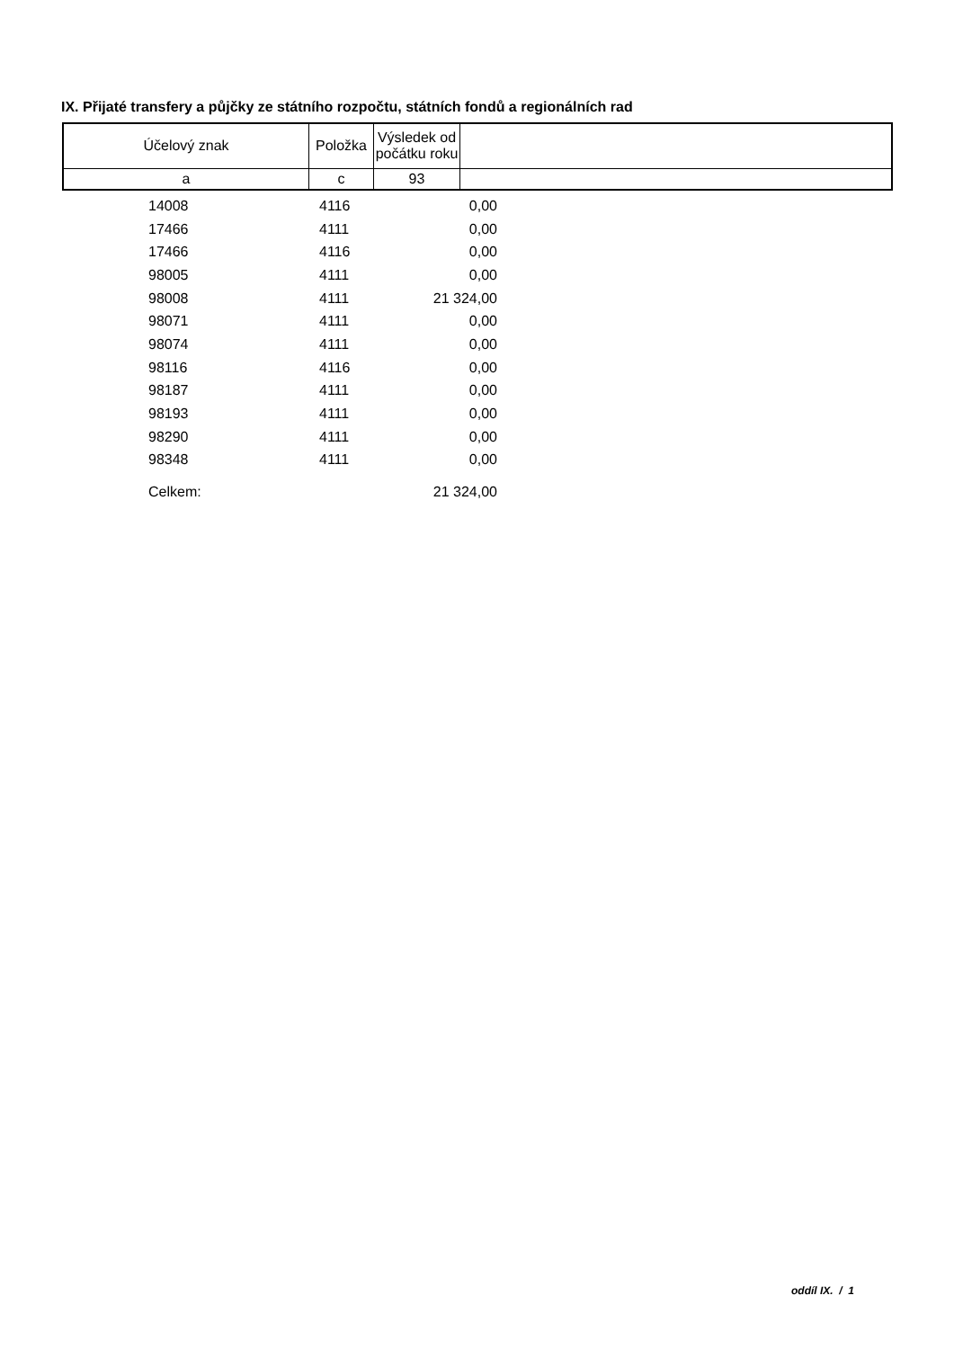IX. Přijaté transfery a půjčky ze státního rozpočtu, státních fondů a regionálních rad
| Účelový znak | Položka | Výsledek od počátku roku | |
| a | c | 93 | |
| | 14008 | 4116 | 0,00 |
| | 17466 | 4111 | 0,00 |
| | 17466 | 4116 | 0,00 |
| | 98005 | 4111 | 0,00 |
| | 98008 | 4111 | 21 324,00 |
| | 98071 | 4111 | 0,00 |
| | 98074 | 4111 | 0,00 |
| | 98116 | 4116 | 0,00 |
| | 98187 | 4111 | 0,00 |
| | 98193 | 4111 | 0,00 |
| | 98290 | 4111 | 0,00 |
| | 98348 | 4111 | 0,00 |
| | Celkem: | | 21 324,00 |
oddíl IX. / 1